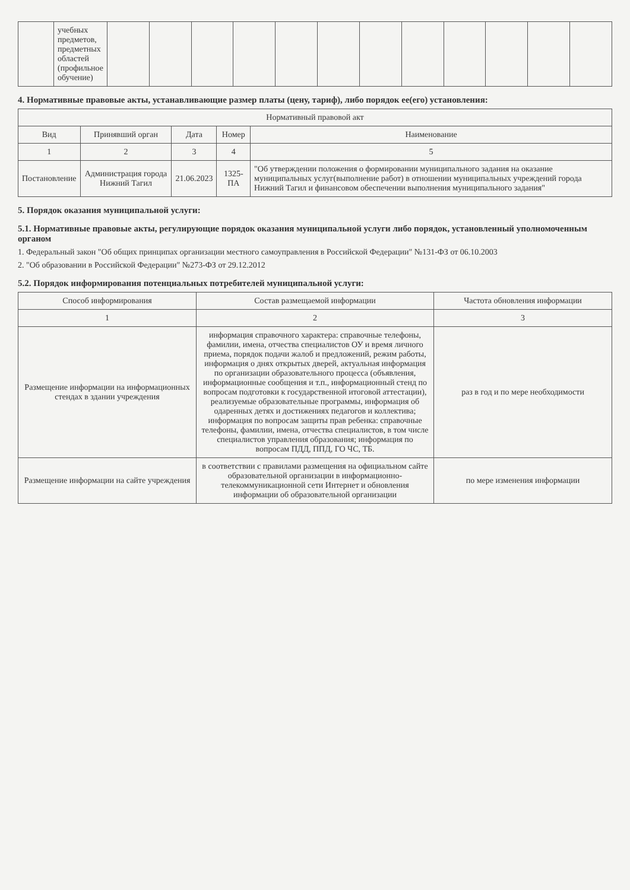| | учебных предметов, предметных областей (профильное обучение) | | | | | | | | | | | | |
4. Нормативные правовые акты, устанавливающие размер платы (цену, тариф), либо порядок ее(его) установления:
| Нормативный правовой акт | | | | |
| --- | --- | --- | --- | --- |
| Вид | Принявший орган | Дата | Номер | Наименование |
| 1 | 2 | 3 | 4 | 5 |
| Постановление | Администрация города Нижний Тагил | 21.06.2023 | 1325-ПА | "Об утверждении положения о формировании муниципального задания на оказание муниципальных услуг(выполнение работ) в отношении муниципальных учреждений города Нижний Тагил и финансовом обеспечении выполнения муниципального задания" |
5. Порядок оказания муниципальной услуги:
5.1. Нормативные правовые акты, регулирующие порядок оказания муниципальной услуги либо порядок, установленный уполномоченным органом
1. Федеральный закон "Об общих принципах организации местного самоуправления в Российской Федерации" №131-ФЗ от 06.10.2003
2. "Об образовании в Российской Федерации" №273-ФЗ от 29.12.2012
5.2. Порядок информирования потенциальных потребителей муниципальной услуги:
| Способ информирования | Состав размещаемой информации | Частота обновления информации |
| --- | --- | --- |
| 1 | 2 | 3 |
| Размещение информации на информационных стендах в здании учреждения | информация справочного характера: справочные телефоны, фамилии, имена, отчества специалистов ОУ и время личного приема, порядок подачи жалоб и предложений, режим работы, информация о днях открытых дверей, актуальная информация по организации образовательного процесса (объявления, информационные сообщения и т.п., информационный стенд по вопросам подготовки к государственной итоговой аттестации), реализуемые образовательные программы, информация об одаренных детях и достижениях педагогов и коллектива; информация по вопросам защиты прав ребенка: справочные телефоны, фамилии, имена, отчества специалистов, в том числе специалистов управления образования; информация по вопросам ПДД, ППД, ГО ЧС, ТБ. | раз в год и по мере необходимости |
| Размещение информации на сайте учреждения | в соответствии с правилами размещения на официальном сайте образовательной организации в информационно-телекоммуникационной сети Интернет и обновления информации об образовательной организации | по мере изменения информации |